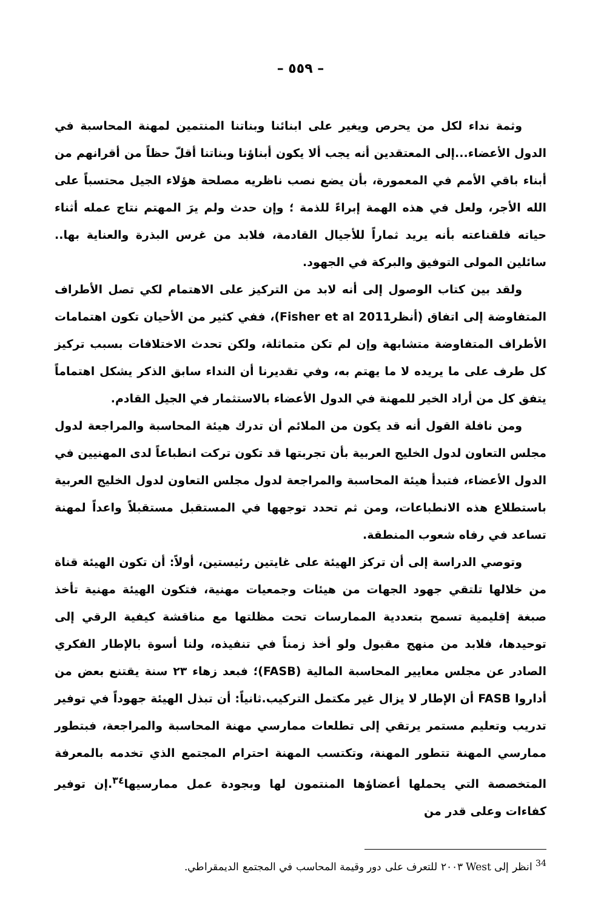– ٥٥٩ –
وثمة نداء لكل من يحرص ويغير على ابنائنا وبناتنا المنتمين لمهنة المحاسبة في الدول الأعضاء...إلى المعتقدين أنه يجب ألا يكون أبناؤنا وبناتنا أقلّ حظاً من أقرانهم من أبناء باقي الأمم في المعمورة، بأن يضع نصب ناظريه مصلحة هؤلاء الجيل محتسباً على الله الأجر، ولعل في هذه الهمة إبراءً للذمة ؛ وإن حدث ولم يرَ المهتم نتاج عمله أثناء حياته فلقناعته بأنه يريد ثماراً للأجيال القادمة، فلابد من غرس البذرة والعناية بها.. سائلين المولى التوفيق والبركة في الجهود.
ولقد بين كتاب الوصول إلى أنه لابد من التركيز على الاهتمام لكي تصل الأطراف المتفاوضة إلى اتفاق (أنظرFisher et al 2011)، ففي كثير من الأحيان تكون اهتمامات الأطراف المتفاوضة متشابهة وإن لم تكن متماثلة، ولكن تحدث الاختلافات بسبب تركيز كل طرف على ما يريده لا ما يهتم به، وفي تقديرنا أن النداء سابق الذكر يشكل اهتماماً يتفق كل من أراد الخير للمهنة في الدول الأعضاء بالاستثمار في الجيل القادم.
ومن نافلة القول أنه قد يكون من الملائم أن تدرك هيئة المحاسبة والمراجعة لدول مجلس التعاون لدول الخليج العربية بأن تجربتها قد تكون تركت انطباعاً لدى المهنيين في الدول الأعضاء، فتبدأ هيئة المحاسبة والمراجعة لدول مجلس التعاون لدول الخليج العربية باستطلاع هذه الانطباعات، ومن ثم تحدد توجهها في المستقبل مستقبلاً واعداً لمهنة تساعد في رفاه شعوب المنطقة.
وتوصي الدراسة إلى أن تركز الهيئة على غايتين رئيستين، أولاً: أن تكون الهيئة قناة من خلالها تلتقي جهود الجهات من هيئات وجمعيات مهنية، فتكون الهيئة مهنية تأخذ صبغة إقليمية تسمح بتعددية الممارسات تحت مظلتها مع مناقشة كيفية الرقي إلى توحيدها، فلابد من منهج مقبول ولو أخذ زمناً في تنفيذه، ولنا أسوة بالإطار الفكري الصادر عن مجلس معايير المحاسبة المالية (FASB)؛ فبعد زهاء ٢٣ سنة يقتنع بعض من أداروا FASB أن الإطار لا يزال غير مكتمل التركيب.ثانياً: أن تبذل الهيئة جهوداً في توفير تدريب وتعليم مستمر يرتقي إلى تطلعات ممارسي مهنة المحاسبة والمراجعة، فبتطور ممارسي المهنة تتطور المهنة، وتكتسب المهنة احترام المجتمع الذي تخدمه بالمعرفة المتخصصة التي يحملها أعضاؤها المنتمون لها وبجودة عمل ممارسيها<sup>٣٤</sup>.إن توفير كفاءات وعلى قدر من
<sup>34</sup> انظر إلى West ٢٠٠٣ للتعرف على دور وقيمة المحاسب في المجتمع الديمقراطي.